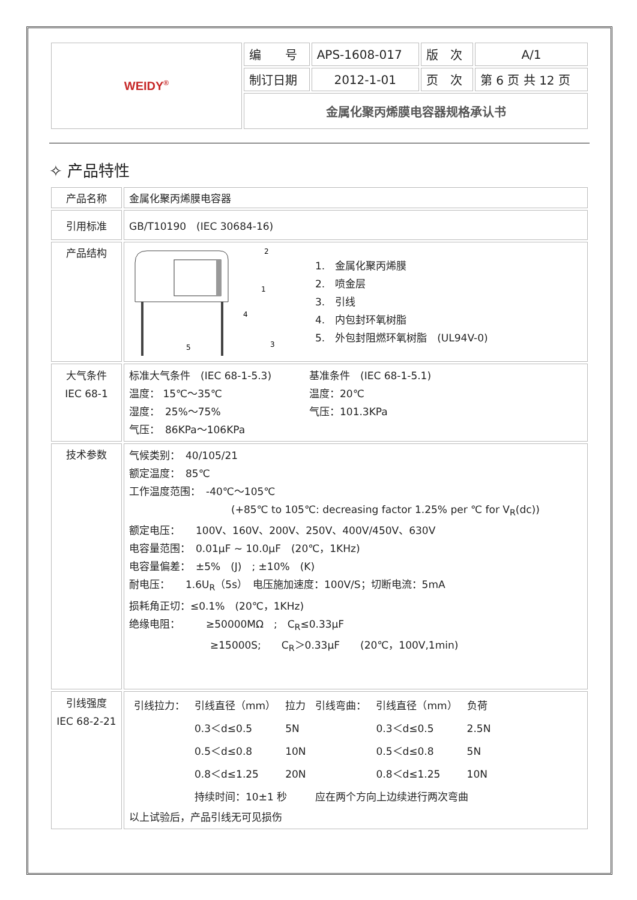| WEIDY<sup>®</sup> | 编 号 | APS-1608-017 | 版 次 | A/1 |
| | 制订日期 | 2012-1-01 | 页 次 | 第 6 页 共 12 页 |
| | 金属化聚丙烯膜电容器规格承认书 | | | |
✧ 产品特性
| 产品名称 | 金属化聚丙烯膜电容器 |
| 引用标准 | GB/T10190 (IEC 30684-16) |
| 产品结构 | 2 1 3 5 4 1. 金属化聚丙烯膜 2. 喷金层 3. 引线 4. 内包封环氧树脂 5. 外包封阻燃环氧树脂 (UL94V-0) |
| 大气条件 IEC 68-1 | 标准大气条件 (IEC 68-1-5.3) 基准条件 (IEC 68-1-5.1) 温度： 15℃～35℃ 温度：20℃ 湿度： 25%～75% 气压：101.3KPa 气压： 86KPa～106KPa |
| 技术参数 | 气候类别： 40/105/21 额定温度： 85℃ 工作温度范围： -40℃～105℃ (+85℃ to 105℃: decreasing factor 1.25% per ℃ for V<sub>R</sub>(dc)) 额定电压： 100V、160V、200V、250V、400V/450V、630V 电容量范围： 0.01μF ~ 10.0μF (20℃，1KHz) 电容量偏差： ±5% (J) ; ±10% (K) 耐电压： 1.6U<sub>R</sub>（5s） 电压施加速度：100V/S；切断电流：5mA 损耗角正切：≤0.1% (20℃，1KHz) 绝缘电阻： ≥50000MΩ ; C<sub>R</sub>≤0.33μF ≥15000S; C<sub>R</sub>＞0.33μF (20℃，100V,1min) |
| 引线强度 IEC 68-2-21 | / 引线拉力： / 引线直径（mm） / 拉力 / 引线弯曲： / 引线直径（mm） / 负荷 / / / 0.3＜d≤0.5 / 5N / / 0.3＜d≤0.5 / 2.5N / / / 0.5＜d≤0.8 / 10N / / 0.5＜d≤0.8 / 5N / / / 0.8＜d≤1.25 / 20N / / 0.8＜d≤1.25 / 10N / / / 持续时间：10±1 秒 / / 应在两个方向上边续进行两次弯曲 / / / 以上试验后，产品引线无可见损伤 |